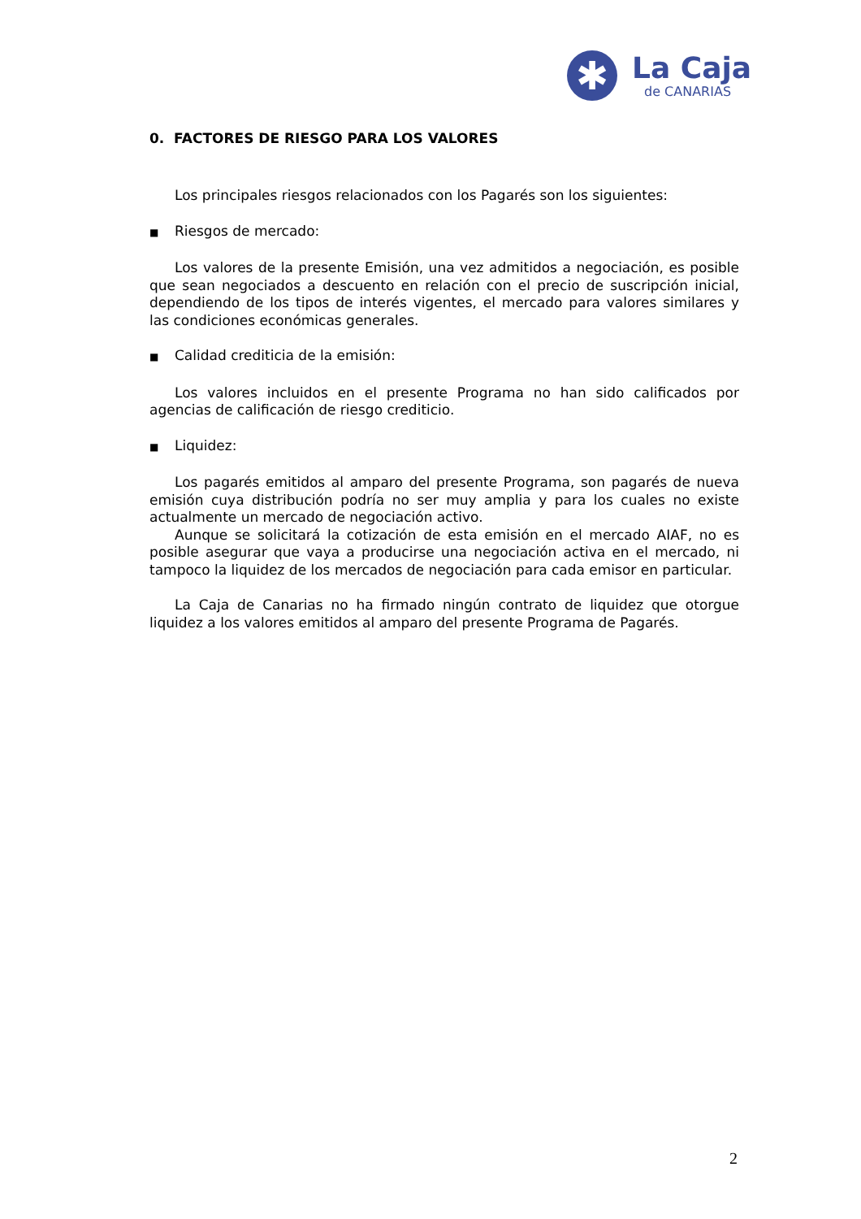✱
La Caja
de CANARIAS
0. FACTORES DE RIESGO PARA LOS VALORES
Los principales riesgos relacionados con los Pagarés son los siguientes:
■ Riesgos de mercado:
Los valores de la presente Emisión, una vez admitidos a negociación, es posible que sean negociados a descuento en relación con el precio de suscripción inicial, dependiendo de los tipos de interés vigentes, el mercado para valores similares y las condiciones económicas generales.
■ Calidad crediticia de la emisión:
Los valores incluidos en el presente Programa no han sido calificados por agencias de calificación de riesgo crediticio.
■ Liquidez:
Los pagarés emitidos al amparo del presente Programa, son pagarés de nueva emisión cuya distribución podría no ser muy amplia y para los cuales no existe actualmente un mercado de negociación activo.
Aunque se solicitará la cotización de esta emisión en el mercado AIAF, no es posible asegurar que vaya a producirse una negociación activa en el mercado, ni tampoco la liquidez de los mercados de negociación para cada emisor en particular.
La Caja de Canarias no ha firmado ningún contrato de liquidez que otorgue liquidez a los valores emitidos al amparo del presente Programa de Pagarés.
2